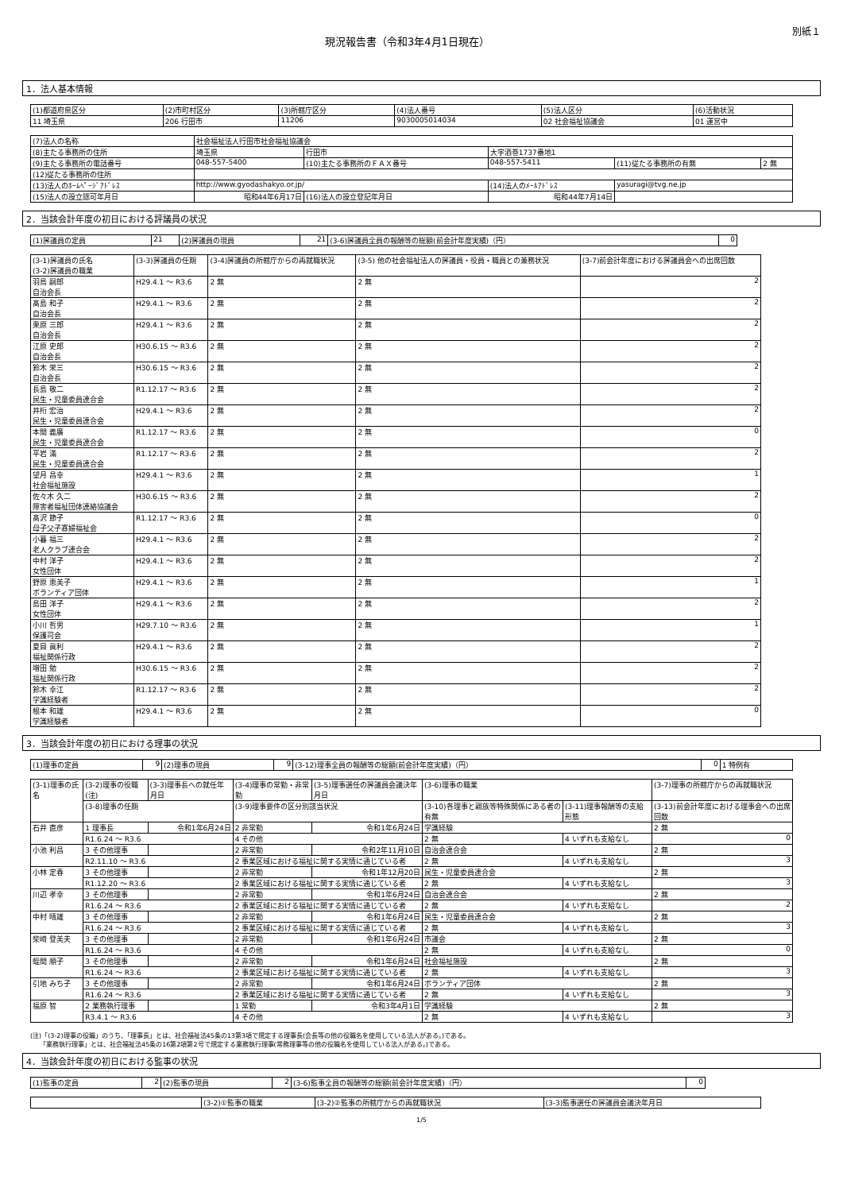別紙１
現況報告書（令和3年4月1日現在）
1．法人基本情報
| (1)都道府県区分 | (2)市町村区分 | (3)所轄庁区分 | (4)法人番号 | (5)法人区分 | (6)活動状況 |
| --- | --- | --- | --- | --- | --- |
| 11 埼玉県 | 206 行田市 | 11206 | 9030005014034 | 02 社会福祉協議会 | 01 運営中 |
| (7)法人の名称 | 社会福祉法人行田市社会福祉協議会 | | | | |
| (8)主たる事務所の住所 | 埼玉県 | 行田市 | 大字酒巻1737番地1 | | |
| (9)主たる事務所の電話番号 | 048-557-5400 | (10)主たる事務所のＦＡＸ番号 | 048-557-5411 | (11)従たる事務所の有無 | 2 無 |
| (12)従たる事務所の住所 | | | | | |
| (13)法人のﾎｰﾑﾍﾟｰｼﾞｱﾄﾞﾚｽ | http://www.gyodashakyo.or.jp/ | | (14)法人のﾒｰﾙｱﾄﾞﾚｽ | yasuragi@tvg.ne.jp | |
| (15)法人の設立認可年月日 | 昭和44年6月17日 | (16)法人の設立登記年月日 | 昭和44年7月14日 | | |
2．当該会計年度の初日における評議員の状況
| (1)評議員の定員 | 21 | (2)評議員の現員 | 21 | (3-6)評議員全員の報酬等の総額(前会計年度実績)（円） | 0 |
| (3-1)評議員の氏名 (3-2)評議員の職業 | (3-3)評議員の任期 | (3-4)評議員の所轄庁からの再就職状況 | (3-5) 他の社会福祉法人の評議員・役員・職員との兼務状況 | (3-7)前会計年度における評議員会への出席回数 |
| --- | --- | --- | --- | --- |
| 羽鳥 嗣郎 自治会長 | H29.4.1 ～ R3.6 | 2 無 | 2 無 | 2 |
| 髙島 和子 自治会長 | H29.4.1 ～ R3.6 | 2 無 | 2 無 | 2 |
| 栗原 三郎 自治会長 | H29.4.1 ～ R3.6 | 2 無 | 2 無 | 2 |
| 江原 史郎 自治会長 | H30.6.15 ～ R3.6 | 2 無 | 2 無 | 2 |
| 鈴木 栄三 自治会長 | H30.6.15 ～ R3.6 | 2 無 | 2 無 | 2 |
| 長島 敬二 民生・児童委員連合会 | R1.12.17 ～ R3.6 | 2 無 | 2 無 | 2 |
| 井桁 宏治 民生・児童委員連合会 | H29.4.1 ～ R3.6 | 2 無 | 2 無 | 2 |
| 本間 義廣 民生・児童委員連合会 | R1.12.17 ～ R3.6 | 2 無 | 2 無 | 0 |
| 平岩 滿 民生・児童委員連合会 | R1.12.17 ～ R3.6 | 2 無 | 2 無 | 2 |
| 望月 昌幸 社会福祉施設 | H29.4.1 ～ R3.6 | 2 無 | 2 無 | 1 |
| 佐々木 久二 障害者福祉団体連絡協議会 | H30.6.15 ～ R3.6 | 2 無 | 2 無 | 2 |
| 髙沢 節子 母子父子寡婦福祉会 | R1.12.17 ～ R3.6 | 2 無 | 2 無 | 0 |
| 小暮 福三 老人クラブ連合会 | H29.4.1 ～ R3.6 | 2 無 | 2 無 | 2 |
| 中村 洋子 女性団体 | H29.4.1 ～ R3.6 | 2 無 | 2 無 | 2 |
| 野原 恵美子 ボランティア団体 | H29.4.1 ～ R3.6 | 2 無 | 2 無 | 1 |
| 島田 洋子 女性団体 | H29.4.1 ～ R3.6 | 2 無 | 2 無 | 2 |
| 小川 哲男 保護司会 | H29.7.10 ～ R3.6 | 2 無 | 2 無 | 1 |
| 夏目 眞利 福祉関係行政 | H29.4.1 ～ R3.6 | 2 無 | 2 無 | 2 |
| 増田 勉 福祉関係行政 | H30.6.15 ～ R3.6 | 2 無 | 2 無 | 2 |
| 鈴木 幸江 学識経験者 | R1.12.17 ～ R3.6 | 2 無 | 2 無 | 2 |
| 根本 和雄 学識経験者 | H29.4.1 ～ R3.6 | 2 無 | 2 無 | 0 |
3．当該会計年度の初日における理事の状況
| (1)理事の定員 | 9 | (2)理事の現員 | 9 | (3-12)理事全員の報酬等の総額(前会計年度実績)（円） | 0 | 1 特例有 |
| (3-1)理事の氏名 | (3-2)理事の役職(注) | (3-3)理事長への就任年月日 | (3-4)理事の常勤・非常勤 | (3-5)理事選任の評議員会議決年月日 | (3-6)理事の職業 | | (3-7)理事の所轄庁からの再就職状況 |
| --- | --- | --- | --- | --- | --- | --- | --- |
| | (3-8)理事の任期 | | (3-9)理事要件の区分別該当状況 | | (3-10)各理事と親族等特殊関係にある者の有無 | (3-11)理事報酬等の支給形態 | (3-13)前会計年度における理事会への出席回数 |
| 石井 直彦 | 1 理事長 | 令和1年6月24日 | 2 非常勤 | 令和1年6月24日 | 学識経験 | | 2 無 |
| | R1.6.24 ～ R3.6 | | 4 その他 | | 2 無 | 4 いずれも支給なし | 0 |
| 小池 利昌 | 3 その他理事 | | 2 非常勤 | 令和2年11月10日 | 自治会連合会 | | 2 無 |
| | R2.11.10 ～ R3.6 | | 2 事業区域における福祉に関する実情に通じている者 | | 2 無 | 4 いずれも支給なし | 3 |
| 小林 定春 | 3 その他理事 | | 2 非常勤 | 令和1年12月20日 | 民生・児童委員連合会 | | 2 無 |
| | R1.12.20 ～ R3.6 | | 2 事業区域における福祉に関する実情に通じている者 | | 2 無 | 4 いずれも支給なし | 3 |
| 川辺 孝幸 | 3 その他理事 | | 2 非常勤 | 令和1年6月24日 | 自治会連合会 | | 2 無 |
| | R1.6.24 ～ R3.6 | | 2 事業区域における福祉に関する実情に通じている者 | | 2 無 | 4 いずれも支給なし | 2 |
| 中村 晴雄 | 3 その他理事 | | 2 非常勤 | 令和1年6月24日 | 民生・児童委員連合会 | | 2 無 |
| | R1.6.24 ～ R3.6 | | 2 事業区域における福祉に関する実情に通じている者 | | 2 無 | 4 いずれも支給なし | 3 |
| 柴崎 登美夫 | 3 その他理事 | | 2 非常勤 | 令和1年6月24日 | 市議会 | | 2 無 |
| | R1.6.24 ～ R3.6 | | 4 その他 | | 2 無 | 4 いずれも支給なし | 0 |
| 蛭間 順子 | 3 その他理事 | | 2 非常勤 | 令和1年6月24日 | 社会福祉施設 | | 2 無 |
| | R1.6.24 ～ R3.6 | | 2 事業区域における福祉に関する実情に通じている者 | | 2 無 | 4 いずれも支給なし | 3 |
| 引地 みち子 | 3 その他理事 | | 2 非常勤 | 令和1年6月24日 | ボランティア団体 | | 2 無 |
| | R1.6.24 ～ R3.6 | | 2 事業区域における福祉に関する実情に通じている者 | | 2 無 | 4 いずれも支給なし | 3 |
| 福原 智 | 2 業務執行理事 | | 1 常勤 | 令和3年4月1日 | 学識経験 | | 2 無 |
| | R3.4.1 ～ R3.6 | | 4 その他 | | 2 無 | 4 いずれも支給なし | 3 |
(注)「(3-2)理事の役職」のうち、「理事長」とは、社会福祉法45条の13第3項で規定する理事長(会長等の他の役職名を使用している法人がある。)である。
　　「業務執行理事」とは、社会福祉法45条の16第2項第2号で規定する業務執行理事(常務理事等の他の役職名を使用している法人がある。)である。
4．当該会計年度の初日における監事の状況
| (1)監事の定員 | 2 | (2)監事の現員 | 2 | (3-6)監事全員の報酬等の総額(前会計年度実績)（円） | 0 |
| | (3-2)①監事の職業 | (3-2)②監事の所轄庁からの再就職状況 | (3-3)監事選任の評議員会議決年月日 |
1/5